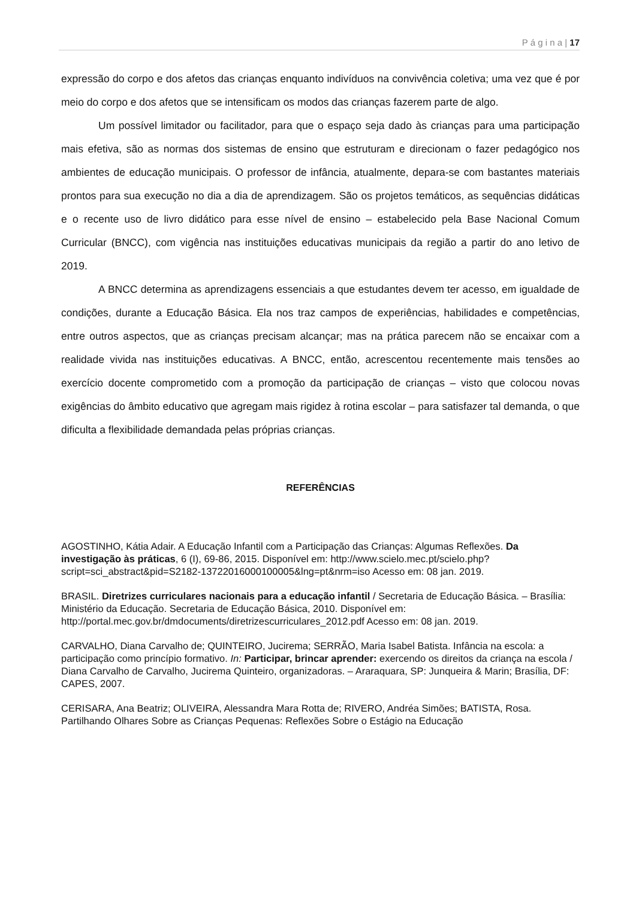P á g i n a | 17
expressão do corpo e dos afetos das crianças enquanto indivíduos na convivência coletiva; uma vez que é por meio do corpo e dos afetos que se intensificam os modos das crianças fazerem parte de algo.
Um possível limitador ou facilitador, para que o espaço seja dado às crianças para uma participação mais efetiva, são as normas dos sistemas de ensino que estruturam e direcionam o fazer pedagógico nos ambientes de educação municipais. O professor de infância, atualmente, depara-se com bastantes materiais prontos para sua execução no dia a dia de aprendizagem. São os projetos temáticos, as sequências didáticas e o recente uso de livro didático para esse nível de ensino – estabelecido pela Base Nacional Comum Curricular (BNCC), com vigência nas instituições educativas municipais da região a partir do ano letivo de 2019.
A BNCC determina as aprendizagens essenciais a que estudantes devem ter acesso, em igualdade de condições, durante a Educação Básica. Ela nos traz campos de experiências, habilidades e competências, entre outros aspectos, que as crianças precisam alcançar; mas na prática parecem não se encaixar com a realidade vivida nas instituições educativas. A BNCC, então, acrescentou recentemente mais tensões ao exercício docente comprometido com a promoção da participação de crianças – visto que colocou novas exigências do âmbito educativo que agregam mais rigidez à rotina escolar – para satisfazer tal demanda, o que dificulta a flexibilidade demandada pelas próprias crianças.
REFERÊNCIAS
AGOSTINHO, Kátia Adair. A Educação Infantil com a Participação das Crianças: Algumas Reflexões. Da investigação às práticas, 6 (I), 69-86, 2015. Disponível em: http://www.scielo.mec.pt/scielo.php?script=sci_abstract&pid=S2182-13722016000100005&lng=pt&nrm=iso Acesso em: 08 jan. 2019.
BRASIL. Diretrizes curriculares nacionais para a educação infantil / Secretaria de Educação Básica. – Brasília: Ministério da Educação. Secretaria de Educação Básica, 2010. Disponível em: http://portal.mec.gov.br/dmdocuments/diretrizescurriculares_2012.pdf Acesso em: 08 jan. 2019.
CARVALHO, Diana Carvalho de; QUINTEIRO, Jucirema; SERRÃO, Maria Isabel Batista. Infância na escola: a participação como princípio formativo. In: Participar, brincar aprender: exercendo os direitos da criança na escola / Diana Carvalho de Carvalho, Jucirema Quinteiro, organizadoras. – Araraquara, SP: Junqueira & Marin; Brasília, DF: CAPES, 2007.
CERISARA, Ana Beatriz; OLIVEIRA, Alessandra Mara Rotta de; RIVERO, Andréa Simões; BATISTA, Rosa. Partilhando Olhares Sobre as Crianças Pequenas: Reflexões Sobre o Estágio na Educação